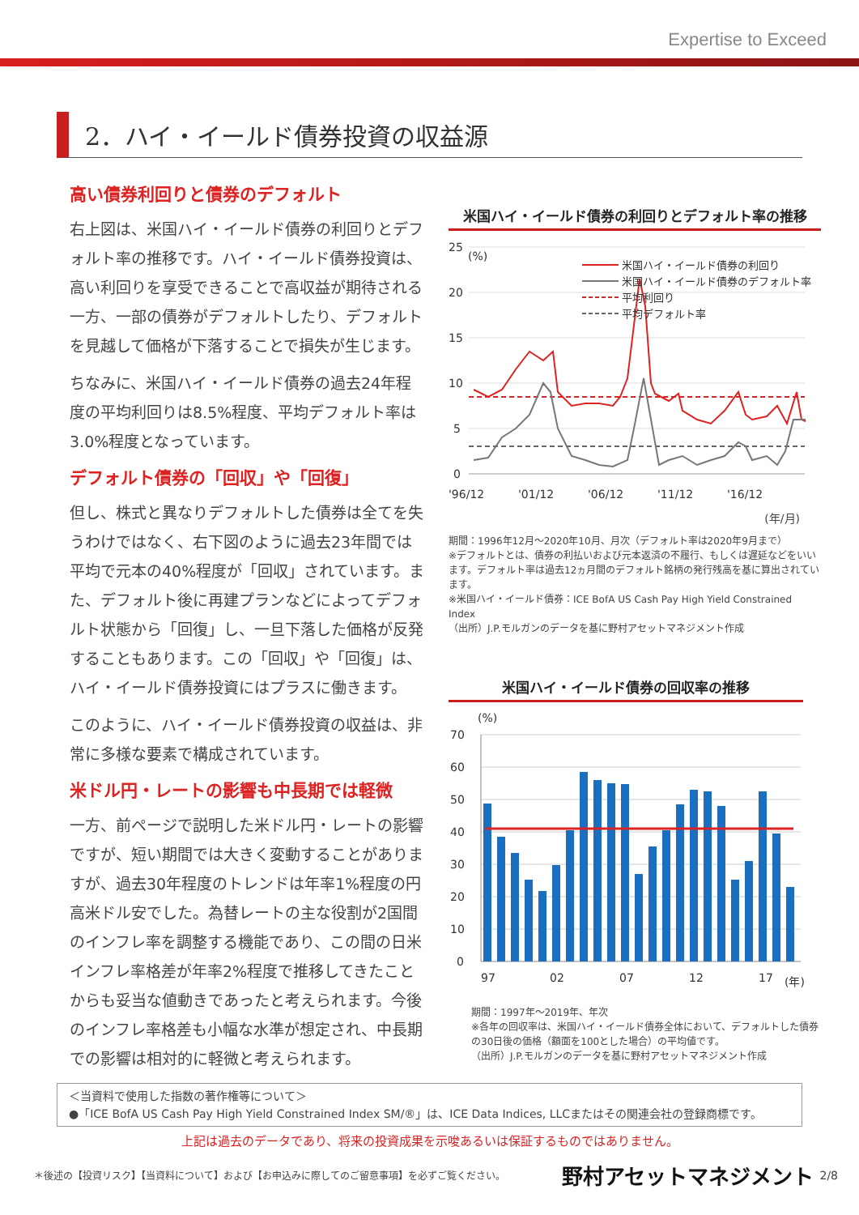Expertise to Exceed
2．ハイ・イールド債券投資の収益源
高い債券利回りと債券のデフォルト
右上図は、米国ハイ・イールド債券の利回りとデフォルト率の推移です。ハイ・イールド債券投資は、高い利回りを享受できることで高収益が期待される一方、一部の債券がデフォルトしたり、デフォルトを見越して価格が下落することで損失が生じます。
ちなみに、米国ハイ・イールド債券の過去24年程度の平均利回りは8.5%程度、平均デフォルト率は3.0%程度となっています。
デフォルト債券の「回収」や「回復」
但し、株式と異なりデフォルトした債券は全てを失うわけではなく、右下図のように過去23年間では平均で元本の40%程度が「回収」されています。また、デフォルト後に再建プランなどによってデフォルト状態から「回復」し、一旦下落した価格が反発することもあります。この「回収」や「回復」は、ハイ・イールド債券投資にはプラスに働きます。
このように、ハイ・イールド債券投資の収益は、非常に多様な要素で構成されています。
米ドル円・レートの影響も中長期では軽微
一方、前ページで説明した米ドル円・レートの影響ですが、短い期間では大きく変動することがありますが、過去30年程度のトレンドは年率1%程度の円高米ドル安でした。為替レートの主な役割が2国間のインフレ率を調整する機能であり、この間の日米インフレ率格差が年率2%程度で推移してきたことからも妥当な値動きであったと考えられます。今後のインフレ率格差も小幅な水準が想定され、中長期での影響は相対的に軽微と考えられます。
米国ハイ・イールド債券の利回りとデフォルト率の推移
(%)
25
20
15
10
5
0
'96/12
'01/12
'06/12
'11/12
'16/12
米国ハイ・イールド債券の利回り
米国ハイ・イールド債券のデフォルト率
平均利回り
平均デフォルト率
(年/月)
期間：1996年12月～2020年10月、月次（デフォルト率は2020年9月まで）
※デフォルトとは、債券の利払いおよび元本返済の不履行、もしくは遅延などをいいます。デフォルト率は過去12ヵ月間のデフォルト銘柄の発行残高を基に算出されています。
※米国ハイ・イールド債券：ICE BofA US Cash Pay High Yield Constrained Index
（出所）J.P.モルガンのデータを基に野村アセットマネジメント作成
米国ハイ・イールド債券の回収率の推移
(%)
70
60
50
40
30
20
10
0
97
02
07
12
17
(年)
期間：1997年～2019年、年次
※各年の回収率は、米国ハイ・イールド債券全体において、デフォルトした債券の30日後の価格（額面を100とした場合）の平均値です。
（出所）J.P.モルガンのデータを基に野村アセットマネジメント作成
＜当資料で使用した指数の著作権等について＞
●「ICE BofA US Cash Pay High Yield Constrained Index SM/®」は、ICE Data Indices, LLCまたはその関連会社の登録商標です。
上記は過去のデータであり、将来の投資成果を示唆あるいは保証するものではありません。
＊後述の【投資リスク】【当資料について】および【お申込みに際してのご留意事項】を必ずご覧ください。 野村アセットマネジメント 2/8